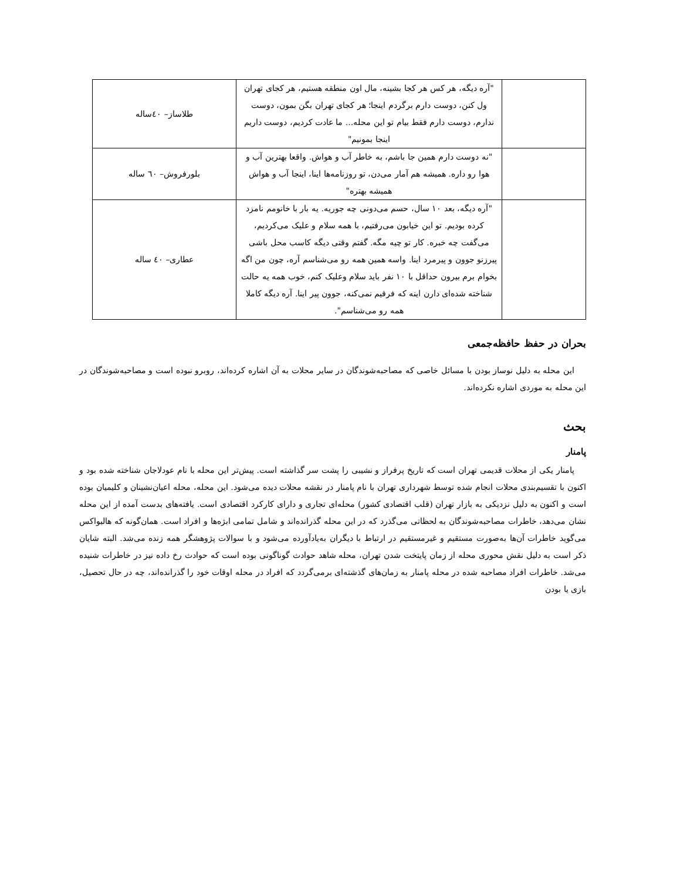| | "آره دیگه، هر کس هر کجا بشینه، مال اون منطقه هستیم، هر کجای تهران ول کنن، دوست دارم برگردم اینجا؛ هر کجای تهران بگن بمون، دوست ندارم، دوست دارم فقط بیام تو این محله... ما عادت کردیم، دوست داریم اینجا بمونیم" | طلاساز– ٤٠ساله |
| | "نه دوست دارم همین جا باشم، به خاطر آب و هواش. واقعا بهترین آب و هوا رو داره. همیشه هم آمار می‌دن، تو روزنامه‌ها اینا، اینجا آب و هواش همیشه بهتره" | بلورفروش– ٦٠ ساله |
| | "آره دیگه، بعد ١٠ سال، حسم می‌دونی چه جوریه. یه بار با خانومم نامزد کرده بودیم. تو این خیابون می‌رفتیم، با همه سلام و علیک می‌کردیم، می‌گفت چه خبره. کار تو چیه مگه. گفتم وقتی دیگه کاسب محل باشی پیرزنو جوون و پیرمرد اینا. واسه همین همه رو می‌شناسم آره، چون من اگه بخوام برم بیرون حداقل با ١٠ نفر باید سلام وعلیک کنم، خوب همه یه حالت شناخته شده‌ای دارن اینه که فرقیم نمی‌کنه، جوون پیر اینا. آره دیگه کاملا همه رو می‌شناسم". | عطاری– ٤٠ ساله |
بحران در حفظ حافظه‌جمعی
این محله به دلیل نوساز بودن با مسائل خاصی که مصاحبه‌شوندگان در سایر محلات به آن اشاره کرده‌اند، روبرو نبوده است و مصاحبه‌شوندگان در این محله به موردی اشاره نکرده‌اند.
بحث
پامنار
پامنار یکی از محلات قدیمی تهران است که تاریخ پرفراز و نشیبی را پشت سر گذاشته است. پیش‌تر این محله با نام عودلاجان شناخته شده بود و اکنون با تقسیم‌بندی محلات انجام شده توسط شهرداری تهران با نام پامنار در نقشه محلات دیده می‌شود. این محله، محله اعیان‌نشینان و کلیمیان بوده است و اکنون به دلیل نزدیکی به بازار تهران (قلب اقتصادی کشور) محله‌ای تجاری و دارای کارکرد اقتصادی است. یافته‌های بدست آمده از این محله نشان می‌دهد، خاطرات مصاحبه‌شوندگان به لحظاتی می‌گذرد که در این محله گذرانده‌اند و شامل تمامی ابژه‌ها و افراد است. همان‌گونه که هالبواکس می‌گوید خاطرات آن‌ها به‌صورت مستقیم و غیرمستقیم در ارتباط با دیگران به‌یادآورده می‌شود و با سوالات پژوهشگر همه زنده می‌شد. البته شایان ذکر است به دلیل نقش محوری محله از زمان پایتخت شدن تهران، محله شاهد حوادث گوناگونی بوده است که حوادث رخ داده نیز در خاطرات شنیده می‌شد. خاطرات افراد مصاحبه شده در محله پامنار به زمان‌های گذشته‌ای برمی‌گردد که افراد در محله اوقات خود را گذرانده‌اند، چه در حال تحصیل، بازی یا بودن